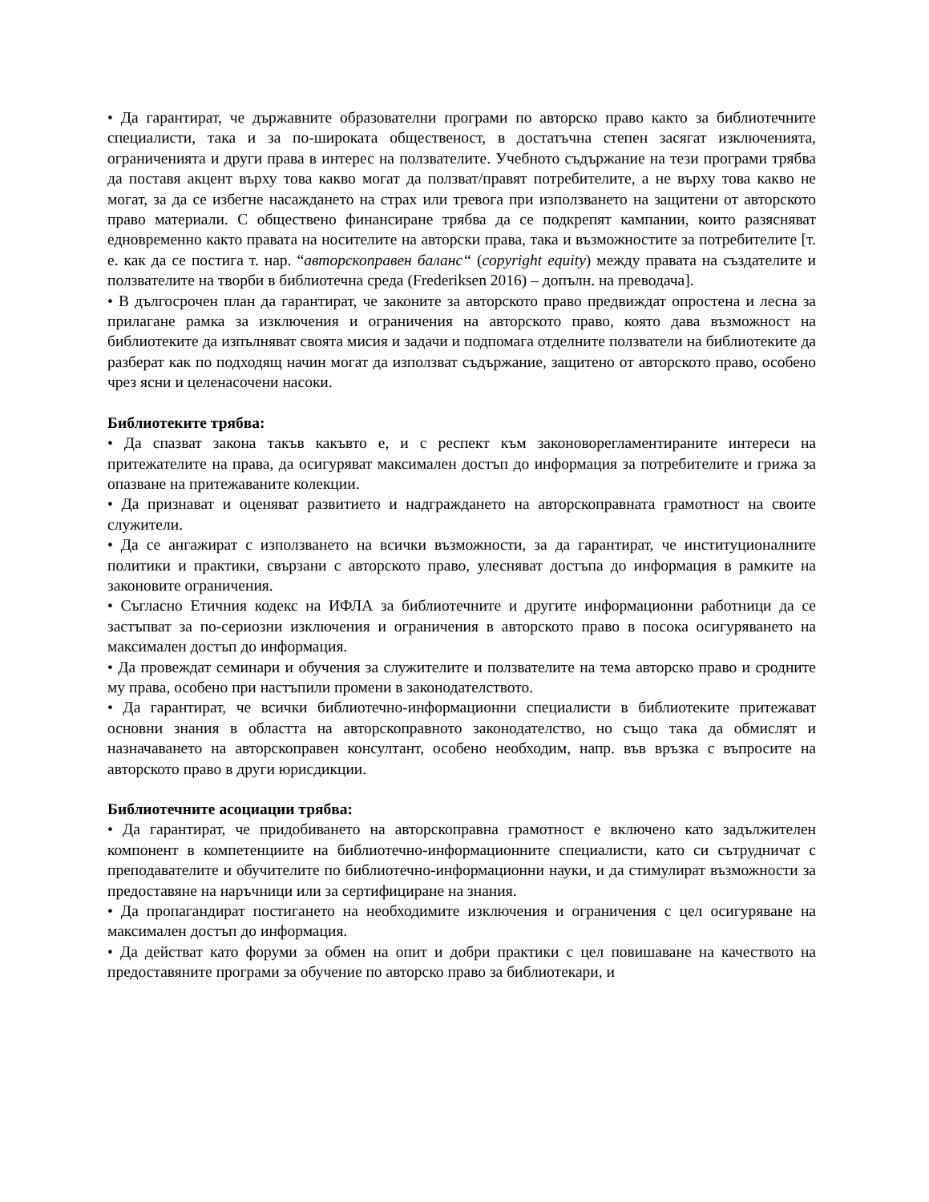• Да гарантират, че държавните образователни програми по авторско право както за библиотечните специалисти, така и за по-широката общественост, в достатъчна степен засягат изключенията, ограниченията и други права в интерес на ползвателите. Учебното съдържание на тези програми трябва да поставя акцент върху това какво могат да ползват/правят потребителите, а не върху това какво не могат, за да се избегне насаждането на страх или тревога при използването на защитени от авторското право материали. С обществено финансиране трябва да се подкрепят кампании, които разясняват едновременно както правата на носителите на авторски права, така и възможностите за потребителите [т. е. как да се постига т. нар. “авторскоправен баланс“ (copyright equity) между правата на създателите и ползвателите на творби в библиотечна среда (Frederiksen 2016) – допълн. на преводача].
• В дългосрочен план да гарантират, че законите за авторското право предвиждат опростена и лесна за прилагане рамка за изключения и ограничения на авторското право, която дава възможност на библиотеките да изпълняват своята мисия и задачи и подпомага отделните ползватели на библиотеките да разберат как по подходящ начин могат да използват съдържание, защитено от авторското право, особено чрез ясни и целенасочени насоки.
Библиотеките трябва:
• Да спазват закона такъв какъвто е, и с респект към законоворегламентираните интереси на притежателите на права, да осигуряват максимален достъп до информация за потребителите и грижа за опазване на притежаваните колекции.
• Да признават и оценяват развитието и надграждането на авторскоправната грамотност на своите служители.
• Да се ангажират с използването на всички възможности, за да гарантират, че институционалните политики и практики, свързани с авторското право, улесняват достъпа до информация в рамките на законовите ограничения.
• Съгласно Етичния кодекс на ИФЛА за библиотечните и другите информационни работници да се застъпват за по-сериозни изключения и ограничения в авторското право в посока осигуряването на максимален достъп до информация.
• Да провеждат семинари и обучения за служителите и ползвателите на тема авторско право и сродните му права, особено при настъпили промени в законодателството.
• Да гарантират, че всички библиотечно-информационни специалисти в библиотеките притежават основни знания в областта на авторскоправното законодателство, но също така да обмислят и назначаването на авторскоправен консултант, особено необходим, напр. във връзка с въпросите на авторското право в други юрисдикции.
Библиотечните асоциации трябва:
• Да гарантират, че придобиването на авторскоправна грамотност е включено като задължителен компонент в компетенциите на библиотечно-информационните специалисти, като си сътрудничат с преподавателите и обучителите по библиотечно-информационни науки, и да стимулират възможности за предоставяне на наръчници или за сертифициране на знания.
• Да пропагандират постигането на необходимите изключения и ограничения с цел осигуряване на максимален достъп до информация.
• Да действат като форуми за обмен на опит и добри практики с цел повишаване на качеството на предоставяните програми за обучение по авторско право за библиотекари, и